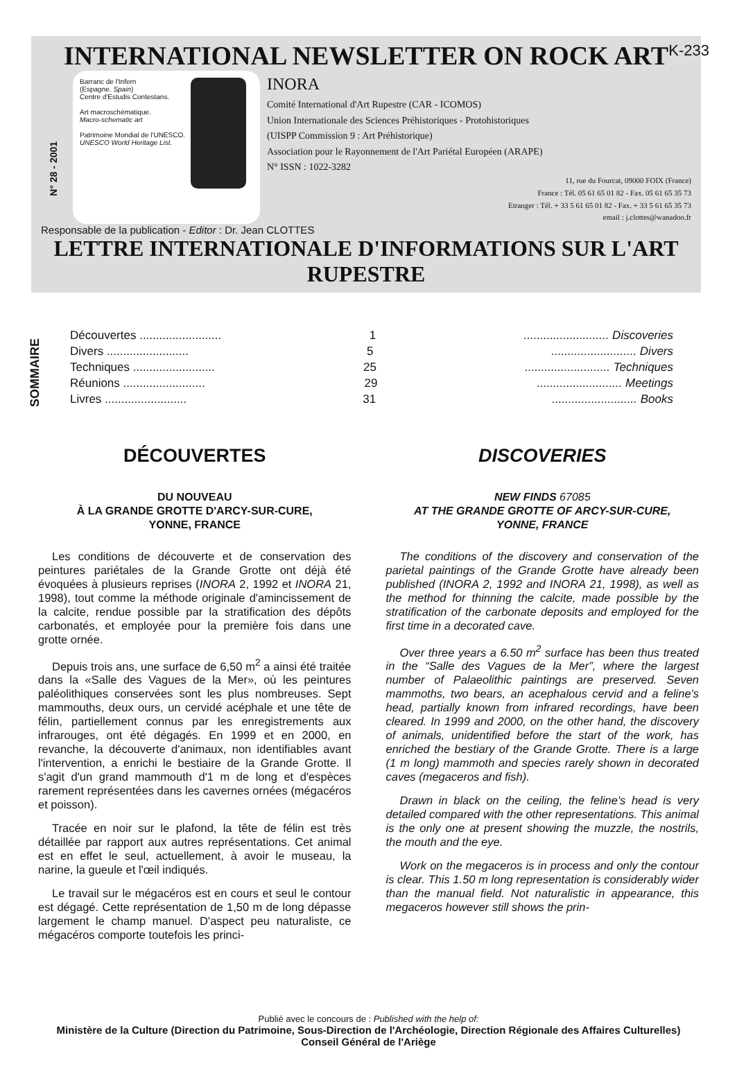K-233
INTERNATIONAL NEWSLETTER ON ROCK ART
N° 28 - 2001
Barranc de l'Infern
(Espagne. Spain)
Centre d'Estudis Contestans.
Art macroschématique.
Macro-schematic art
Patrimoine Mondial de l'UNESCO.
UNESCO World Heritage List.
INORA
Comité International d'Art Rupestre (CAR - ICOMOS)
Union Internationale des Sciences Préhistoriques - Protohistoriques
(UISPP Commission 9 : Art Préhistorique)
Association pour le Rayonnement de l'Art Pariétal Européen (ARAPE)
N° ISSN : 1022-3282
11, rue du Fourcat, 09000 FOIX (France)
France : Tél. 05 61 65 01 82 - Fax. 05 61 65 35 73
Etranger : Tél. + 33 5 61 65 01 82 - Fax. + 33 5 61 65 35 73
email : j.clottes@wanadoo.fr
Responsable de la publication - Editor : Dr. Jean CLOTTES
LETTRE INTERNATIONALE D'INFORMATIONS SUR L'ART RUPESTRE
SOMMAIRE
Découvertes ......................... 1.......................... Discoveries
Divers ......................... 5.......................... Divers
Techniques ......................... 25.......................... Techniques
Réunions ......................... 29.......................... Meetings
Livres ......................... 31.......................... Books
DÉCOUVERTES
DU NOUVEAU
À LA GRANDE GROTTE D'ARCY-SUR-CURE,
YONNE, FRANCE
Les conditions de découverte et de conservation des peintures pariétales de la Grande Grotte ont déjà été évoquées à plusieurs reprises (INORA 2, 1992 et INORA 21, 1998), tout comme la méthode originale d'amincissement de la calcite, rendue possible par la stratification des dépôts carbonatés, et employée pour la première fois dans une grotte ornée.
Depuis trois ans, une surface de 6,50 m<sup>2</sup> a ainsi été traitée dans la «Salle des Vagues de la Mer», où les peintures paléolithiques conservées sont les plus nombreuses. Sept mammouths, deux ours, un cervidé acéphale et une tête de félin, partiellement connus par les enregistrements aux infrarouges, ont été dégagés. En 1999 et en 2000, en revanche, la découverte d'animaux, non identifiables avant l'intervention, a enrichi le bestiaire de la Grande Grotte. Il s'agit d'un grand mammouth d'1 m de long et d'espèces rarement représentées dans les cavernes ornées (mégacéros et poisson).
Tracée en noir sur le plafond, la tête de félin est très détaillée par rapport aux autres représentations. Cet animal est en effet le seul, actuellement, à avoir le museau, la narine, la gueule et l'œil indiqués.
Le travail sur le mégacéros est en cours et seul le contour est dégagé. Cette représentation de 1,50 m de long dépasse largement le champ manuel. D'aspect peu naturaliste, ce mégacéros comporte toutefois les princi-
DISCOVERIES
NEW FINDS 67085
AT THE GRANDE GROTTE OF ARCY-SUR-CURE,
YONNE, FRANCE
The conditions of the discovery and conservation of the parietal paintings of the Grande Grotte have already been published (INORA 2, 1992 and INORA 21, 1998), as well as the method for thinning the calcite, made possible by the stratification of the carbonate deposits and employed for the first time in a decorated cave.
Over three years a 6.50 m<sup>2</sup> surface has been thus treated in the “Salle des Vagues de la Mer”, where the largest number of Palaeolithic paintings are preserved. Seven mammoths, two bears, an acephalous cervid and a feline's head, partially known from infrared recordings, have been cleared. In 1999 and 2000, on the other hand, the discovery of animals, unidentified before the start of the work, has enriched the bestiary of the Grande Grotte. There is a large (1 m long) mammoth and species rarely shown in decorated caves (megaceros and fish).
Drawn in black on the ceiling, the feline's head is very detailed compared with the other representations. This animal is the only one at present showing the muzzle, the nostrils, the mouth and the eye.
Work on the megaceros is in process and only the contour is clear. This 1.50 m long representation is considerably wider than the manual field. Not naturalistic in appearance, this megaceros however still shows the prin-
Publié avec le concours de : Published with the help of:
Ministère de la Culture (Direction du Patrimoine, Sous-Direction de l'Archéologie, Direction Régionale des Affaires Culturelles)
Conseil Général de l'Ariège